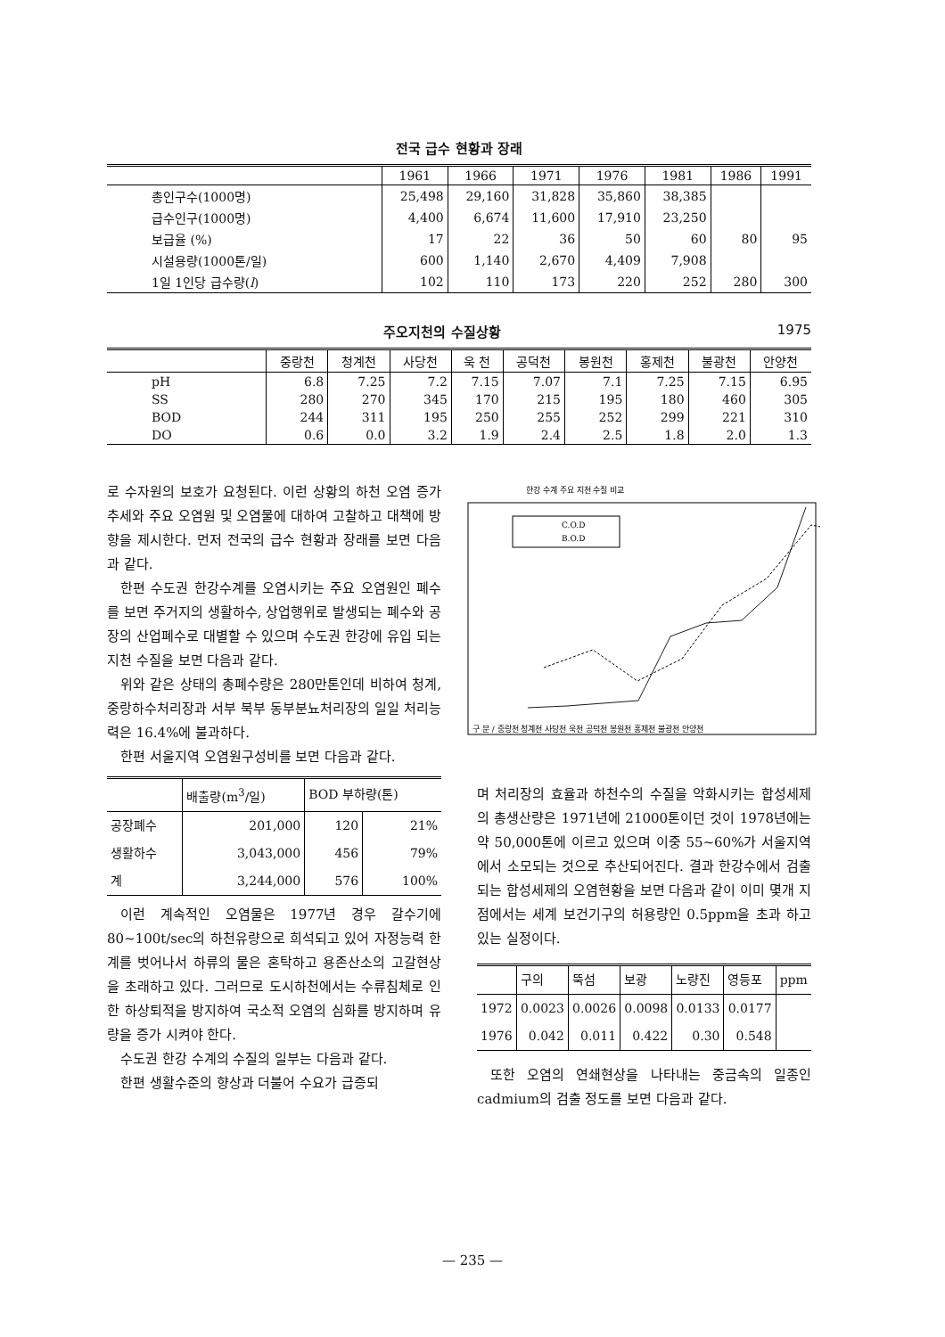전국 급수 현황과 장래
| | 1961 | 1966 | 1971 | 1976 | 1981 | 1986 | 1991 |
| --- | --- | --- | --- | --- | --- | --- | --- |
| 총인구수(1000명) | 25,498 | 29,160 | 31,828 | 35,860 | 38,385 | | |
| 급수인구(1000명) | 4,400 | 6,674 | 11,600 | 17,910 | 23,250 | | |
| 보급율 (%) | 17 | 22 | 36 | 50 | 60 | 80 | 95 |
| 시설용량(1000톤/일) | 600 | 1,140 | 2,670 | 4,409 | 7,908 | | |
| 1일 1인당 급수량( l ) | 102 | 110 | 173 | 220 | 252 | 280 | 300 |
주오지천의 수질상황 1975
| | 중랑천 | 청계천 | 사당천 | 욱 천 | 공덕천 | 봉원천 | 홍제천 | 불광천 | 안양천 |
| --- | --- | --- | --- | --- | --- | --- | --- | --- | --- |
| pH | 6.8 | 7.25 | 7.2 | 7.15 | 7.07 | 7.1 | 7.25 | 7.15 | 6.95 |
| SS | 280 | 270 | 345 | 170 | 215 | 195 | 180 | 460 | 305 |
| BOD | 244 | 311 | 195 | 250 | 255 | 252 | 299 | 221 | 310 |
| DO | 0.6 | 0.0 | 3.2 | 1.9 | 2.4 | 2.5 | 1.8 | 2.0 | 1.3 |
로 수자원의 보호가 요청된다. 이런 상황의 하천 오염 증가 추세와 주요 오염원 및 오염물에 대하여 고찰하고 대책에 방향을 제시한다. 먼저 전국의 급수 현황과 장래를 보면 다음과 같다.
한편 수도권 한강수계를 오염시키는 주요 오염원인 폐수를 보면 주거지의 생활하수, 상업행위로 발생되는 폐수와 공장의 산업폐수로 대별할 수 있으며 수도권 한강에 유입 되는 지천 수질을 보면 다음과 같다.
위와 같은 상태의 총폐수량은 280만톤인데 비하여 청계, 중랑하수처리장과 서부 북부 동부분뇨처리장의 일일 처리능력은 16.4%에 불과하다.
한편 서울지역 오염원구성비를 보면 다음과 같다.
| | 배출량(m<sup>3</sup>/일) | BOD 부하량(톤) | |
| --- | --- | --- | --- |
| 공장폐수 | 201,000 | 120 | 21% |
| 생활하수 | 3,043,000 | 456 | 79% |
| 계 | 3,244,000 | 576 | 100% |
이런 계속적인 오염물은 1977년 경우 갈수기에 80~100t/sec의 하천유량으로 희석되고 있어 자정능력 한계를 벗어나서 하류의 물은 혼탁하고 용존산소의 고갈현상을 초래하고 있다. 그러므로 도시하천에서는 수류침체로 인한 하상퇴적을 방지하여 국소적 오염의 심화를 방지하며 유량을 증가 시켜야 한다.
수도권 한강 수계의 수질의 일부는 다음과 같다.
한편 생활수준의 향상과 더불어 수요가 급증되
한강 수계 주요 지천 수질 비교
C.O.D
B.O.D
구 분 / 중랑천 청계천 사당천 욱천 공덕천 봉원천 홍제천 불광천 안양천
며 처리장의 효율과 하천수의 수질을 악화시키는 합성세제의 총생산량은 1971년에 21000톤이던 것이 1978년에는 약 50,000톤에 이르고 있으며 이중 55~60%가 서울지역에서 소모되는 것으로 추산되어진다. 결과 한강수에서 검출되는 합성세제의 오염현황을 보면 다음과 같이 이미 몇개 지점에서는 세계 보건기구의 허용량인 0.5ppm을 초과 하고 있는 실정이다.
| | 구의 | 뚝섬 | 보광 | 노량진 | 영등포 | ppm |
| --- | --- | --- | --- | --- | --- | --- |
| 1972 | 0.0023 | 0.0026 | 0.0098 | 0.0133 | 0.0177 | |
| 1976 | 0.042 | 0.011 | 0.422 | 0.30 | 0.548 | |
또한 오염의 연쇄현상을 나타내는 중금속의 일종인 cadmium의 검출 정도를 보면 다음과 같다.
— 235 —